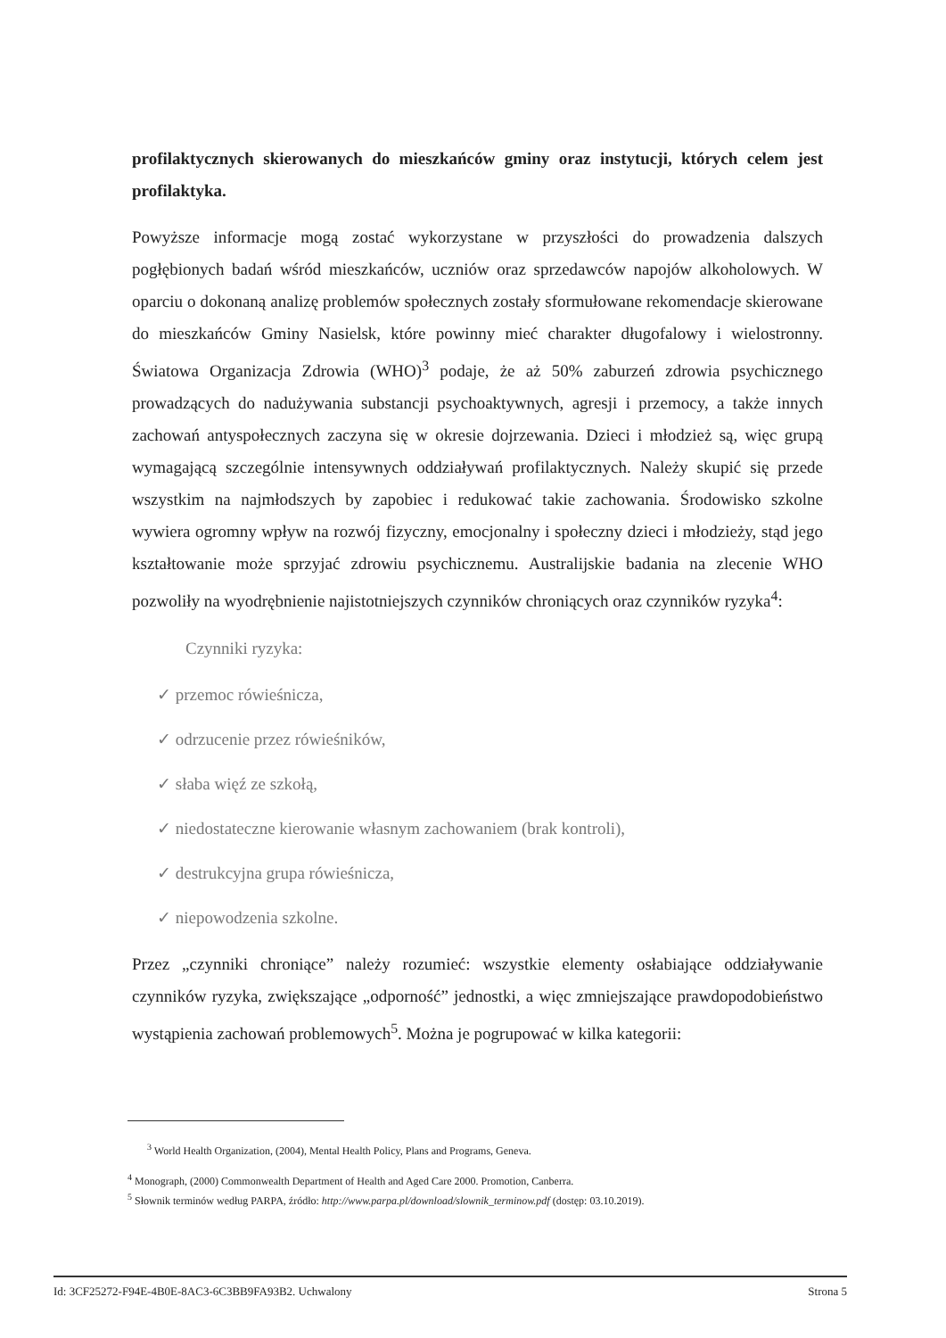profilaktycznych skierowanych do mieszkańców gminy oraz instytucji, których celem jest profilaktyka.
Powyższe informacje mogą zostać wykorzystane w przyszłości do prowadzenia dalszych pogłębionych badań wśród mieszkańców, uczniów oraz sprzedawców napojów alkoholowych. W oparciu o dokonaną analizę problemów społecznych zostały sformułowane rekomendacje skierowane do mieszkańców Gminy Nasielsk, które powinny mieć charakter długofalowy i wielostronny. Światowa Organizacja Zdrowia (WHO)<sup>3</sup> podaje, że aż 50% zaburzeń zdrowia psychicznego prowadzących do nadużywania substancji psychoaktywnych, agresji i przemocy, a także innych zachowań antyspołecznych zaczyna się w okresie dojrzewania. Dzieci i młodzież są, więc grupą wymagającą szczególnie intensywnych oddziaływań profilaktycznych. Należy skupić się przede wszystkim na najmłodszych by zapobiec i redukować takie zachowania. Środowisko szkolne wywiera ogromny wpływ na rozwój fizyczny, emocjonalny i społeczny dzieci i młodzieży, stąd jego kształtowanie może sprzyjać zdrowiu psychicznemu. Australijskie badania na zlecenie WHO pozwoliły na wyodrębnienie najistotniejszych czynników chroniących oraz czynników ryzyka<sup>4</sup>:
Czynniki ryzyka:
✓ przemoc rówieśnicza,
✓ odrzucenie przez rówieśników,
✓ słaba więź ze szkołą,
✓ niedostateczne kierowanie własnym zachowaniem (brak kontroli),
✓ destrukcyjna grupa rówieśnicza,
✓ niepowodzenia szkolne.
Przez „czynniki chroniące” należy rozumieć: wszystkie elementy osłabiające oddziaływanie czynników ryzyka, zwiększające „odporność” jednostki, a więc zmniejszające prawdopodobieństwo wystąpienia zachowań problemowych<sup>5</sup>. Można je pogrupować w kilka kategorii:
<sup>3</sup> World Health Organization, (2004), Mental Health Policy, Plans and Programs, Geneva.
<sup>4</sup> Monograph, (2000) Commonwealth Department of Health and Aged Care 2000. Promotion, Canberra.
<sup>5</sup> Słownik terminów według PARPA, źródło: http://www.parpa.pl/download/slownik_terminow.pdf (dostęp: 03.10.2019).
Id: 3CF25272-F94E-4B0E-8AC3-6C3BB9FA93B2. Uchwalony Strona 5